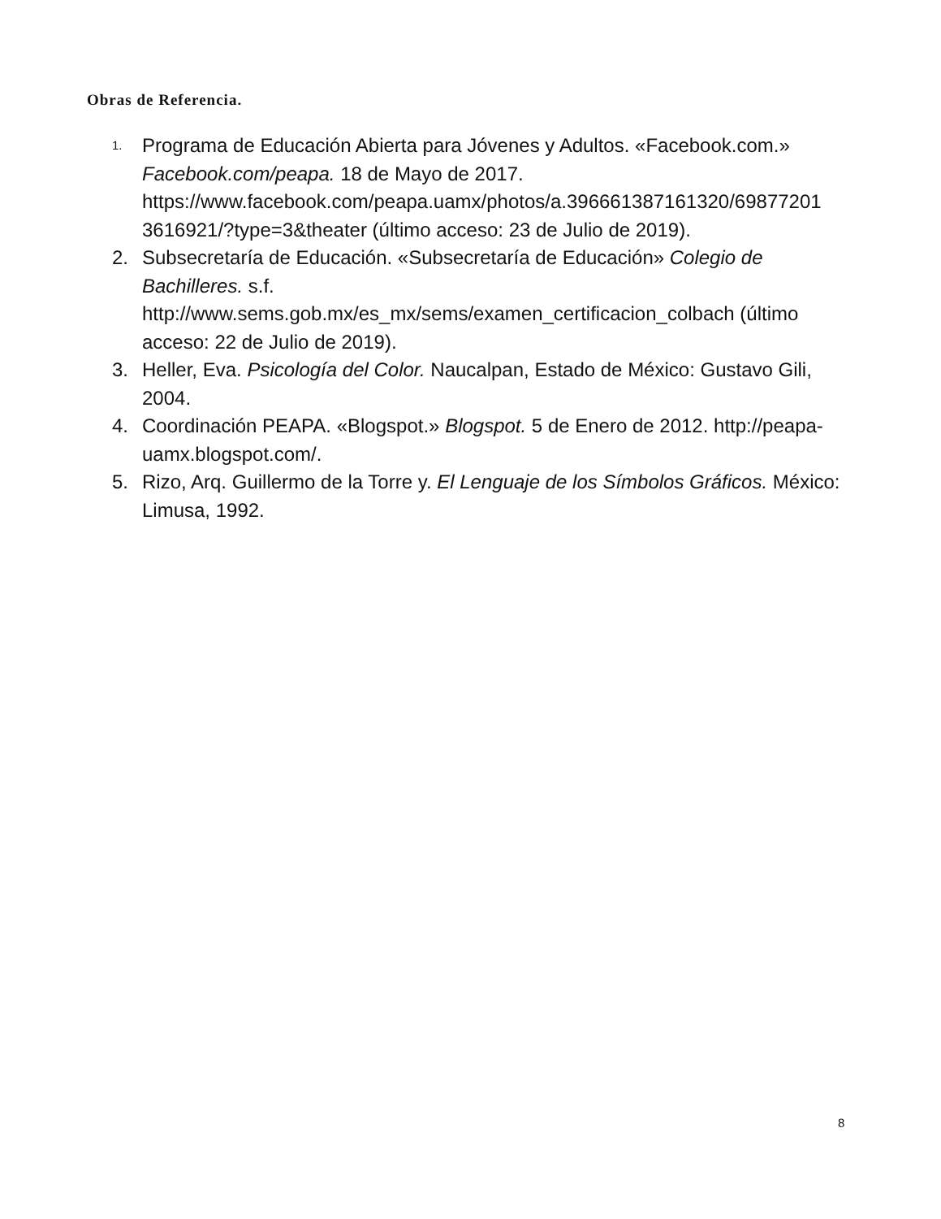Obras de Referencia.
1. Programa de Educación Abierta para Jóvenes y Adultos. «Facebook.com.» Facebook.com/peapa. 18 de Mayo de 2017. https://www.facebook.com/peapa.uamx/photos/a.396661387161320/69877201 3616921/?type=3&theater (último acceso: 23 de Julio de 2019).
2. Subsecretaría de Educación. «Subsecretaría de Educación» Colegio de Bachilleres. s.f.
http://www.sems.gob.mx/es_mx/sems/examen_certificacion_colbach (último acceso: 22 de Julio de 2019).
3. Heller, Eva. Psicología del Color. Naucalpan, Estado de México: Gustavo Gili, 2004.
4. Coordinación PEAPA. «Blogspot.» Blogspot. 5 de Enero de 2012. http://peapa-uamx.blogspot.com/.
5. Rizo, Arq. Guillermo de la Torre y. El Lenguaje de los Símbolos Gráficos. México: Limusa, 1992.
8